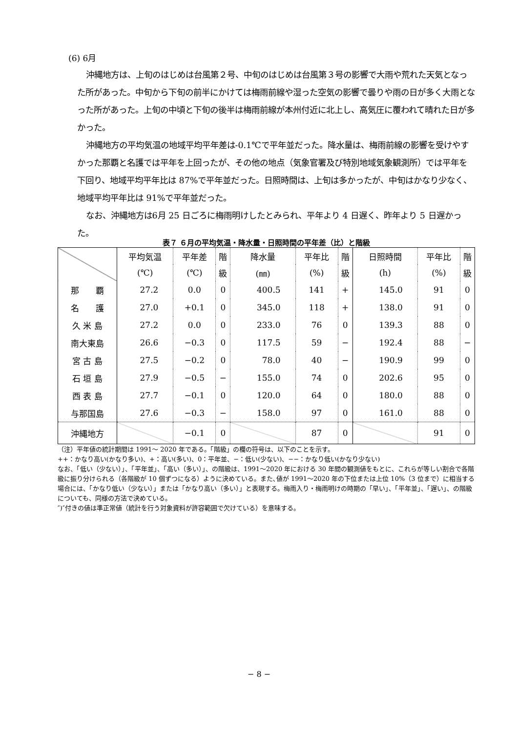(6) 6月
沖縄地方は、上旬のはじめは台風第２号、中旬のはじめは台風第３号の影響で大雨や荒れた天気となった所があった。中旬から下旬の前半にかけては梅雨前線や湿った空気の影響で曇りや雨の日が多く大雨となった所があった。上旬の中頃と下旬の後半は梅雨前線が本州付近に北上し、高気圧に覆われて晴れた日が多かった。
沖縄地方の平均気温の地域平均平年差は-0.1℃で平年並だった。降水量は、梅雨前線の影響を受けやすかった那覇と名護では平年を上回ったが、その他の地点（気象官署及び特別地域気象観測所）では平年を下回り、地域平均平年比は 87%で平年並だった。日照時間は、上旬は多かったが、中旬はかなり少なく、地域平均平年比は 91%で平年並だった。
なお、沖縄地方は6月 25 日ごろに梅雨明けしたとみられ、平年より 4 日遅く、昨年より 5 日遅かった。
表７ ６月の平均気温・降水量・日照時間の平年差（比）と階級
| | 平均気温 | 平年差 | 階 | 降水量 | 平年比 | 階 | 日照時間 | 平年比 | 階 |
| --- | --- | --- | --- | --- | --- | --- | --- | --- | --- |
| | (℃) | (℃) | 級 | (㎜) | (%) | 級 | (h) | (%) | 級 |
| 那 覇 | 27.2 | 0.0 | 0 | 400.5 | 141 | + | 145.0 | 91 | 0 |
| 名 護 | 27.0 | +0.1 | 0 | 345.0 | 118 | + | 138.0 | 91 | 0 |
| 久 米 島 | 27.2 | 0.0 | 0 | 233.0 | 76 | 0 | 139.3 | 88 | 0 |
| 南大東島 | 26.6 | −0.3 | 0 | 117.5 | 59 | − | 192.4 | 88 | − |
| 宮 古 島 | 27.5 | −0.2 | 0 | 78.0 | 40 | − | 190.9 | 99 | 0 |
| 石 垣 島 | 27.9 | −0.5 | − | 155.0 | 74 | 0 | 202.6 | 95 | 0 |
| 西 表 島 | 27.7 | −0.1 | 0 | 120.0 | 64 | 0 | 180.0 | 88 | 0 |
| 与那国島 | 27.6 | −0.3 | − | 158.0 | 97 | 0 | 161.0 | 88 | 0 |
| 沖縄地方 | | −0.1 | 0 | | 87 | 0 | | 91 | 0 |
（注）平年値の統計期間は 1991～ 2020 年である。「階級」の欄の符号は、以下のことを示す。
++：かなり高い(かなり多い)、+：高い(多い)、0：平年並、−：低い(少ない)、−−：かなり低い(かなり少ない)
なお、「低い（少ない）」、「平年並」、「高い（多い）」、の階級は、1991～2020 年における 30 年間の観測値をもとに、これらが等しい割合で各階級に振り分けられる（各階級が 10 個ずつになる）ように決めている。また､値が 1991～2020 年の下位または上位 10%（3 位まで）に相当する場合には、「かなり低い（少ない）」または「かなり高い（多い）」と表現する。梅雨入り・梅雨明けの時期の「早い」、「平年並」、「遅い」、の階級についても、同様の方法で決めている。
″)″付きの値は準正常値（統計を行う対象資料が許容範囲で欠けている）を意味する。
− 8 −